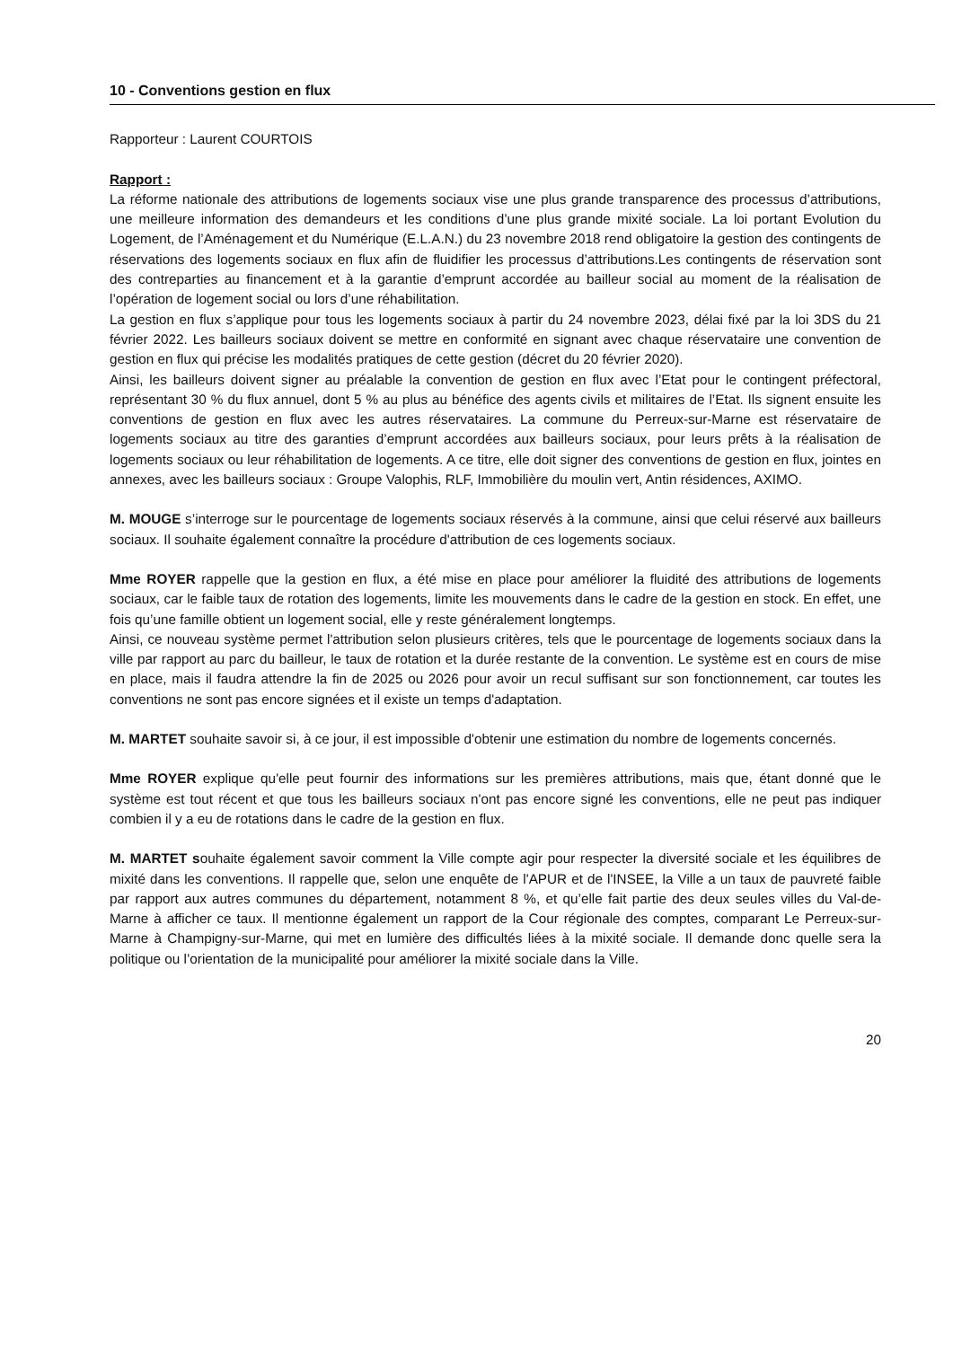10 - Conventions gestion en flux
Rapporteur : Laurent COURTOIS
Rapport :
La réforme nationale des attributions de logements sociaux vise une plus grande transparence des processus d’attributions, une meilleure information des demandeurs et les conditions d’une plus grande mixité sociale. La loi portant Evolution du Logement, de l’Aménagement et du Numérique (E.L.A.N.) du 23 novembre 2018 rend obligatoire la gestion des contingents de réservations des logements sociaux en flux afin de fluidifier les processus d’attributions.Les contingents de réservation sont des contreparties au financement et à la garantie d’emprunt accordée au bailleur social au moment de la réalisation de l’opération de logement social ou lors d’une réhabilitation.
La gestion en flux s’applique pour tous les logements sociaux à partir du 24 novembre 2023, délai fixé par la loi 3DS du 21 février 2022. Les bailleurs sociaux doivent se mettre en conformité en signant avec chaque réservataire une convention de gestion en flux qui précise les modalités pratiques de cette gestion (décret du 20 février 2020).
Ainsi, les bailleurs doivent signer au préalable la convention de gestion en flux avec l’Etat pour le contingent préfectoral, représentant 30 % du flux annuel, dont 5 % au plus au bénéfice des agents civils et militaires de l’Etat. Ils signent ensuite les conventions de gestion en flux avec les autres réservataires. La commune du Perreux-sur-Marne est réservataire de logements sociaux au titre des garanties d’emprunt accordées aux bailleurs sociaux, pour leurs prêts à la réalisation de logements sociaux ou leur réhabilitation de logements. A ce titre, elle doit signer des conventions de gestion en flux, jointes en annexes, avec les bailleurs sociaux : Groupe Valophis, RLF, Immobilière du moulin vert, Antin résidences, AXIMO.
M. MOUGE s’interroge sur le pourcentage de logements sociaux réservés à la commune, ainsi que celui réservé aux bailleurs sociaux. Il souhaite également connaître la procédure d'attribution de ces logements sociaux.
Mme ROYER rappelle que la gestion en flux, a été mise en place pour améliorer la fluidité des attributions de logements sociaux, car le faible taux de rotation des logements, limite les mouvements dans le cadre de la gestion en stock. En effet, une fois qu’une famille obtient un logement social, elle y reste généralement longtemps.
Ainsi, ce nouveau système permet l'attribution selon plusieurs critères, tels que le pourcentage de logements sociaux dans la ville par rapport au parc du bailleur, le taux de rotation et la durée restante de la convention. Le système est en cours de mise en place, mais il faudra attendre la fin de 2025 ou 2026 pour avoir un recul suffisant sur son fonctionnement, car toutes les conventions ne sont pas encore signées et il existe un temps d'adaptation.
M. MARTET souhaite savoir si, à ce jour, il est impossible d'obtenir une estimation du nombre de logements concernés.
Mme ROYER explique qu'elle peut fournir des informations sur les premières attributions, mais que, étant donné que le système est tout récent et que tous les bailleurs sociaux n'ont pas encore signé les conventions, elle ne peut pas indiquer combien il y a eu de rotations dans le cadre de la gestion en flux.
M. MARTET souhaite également savoir comment la Ville compte agir pour respecter la diversité sociale et les équilibres de mixité dans les conventions. Il rappelle que, selon une enquête de l'APUR et de l'INSEE, la Ville a un taux de pauvreté faible par rapport aux autres communes du département, notamment 8 %, et qu’elle fait partie des deux seules villes du Val-de-Marne à afficher ce taux. Il mentionne également un rapport de la Cour régionale des comptes, comparant Le Perreux-sur-Marne à Champigny-sur-Marne, qui met en lumière des difficultés liées à la mixité sociale. Il demande donc quelle sera la politique ou l’orientation de la municipalité pour améliorer la mixité sociale dans la Ville.
20